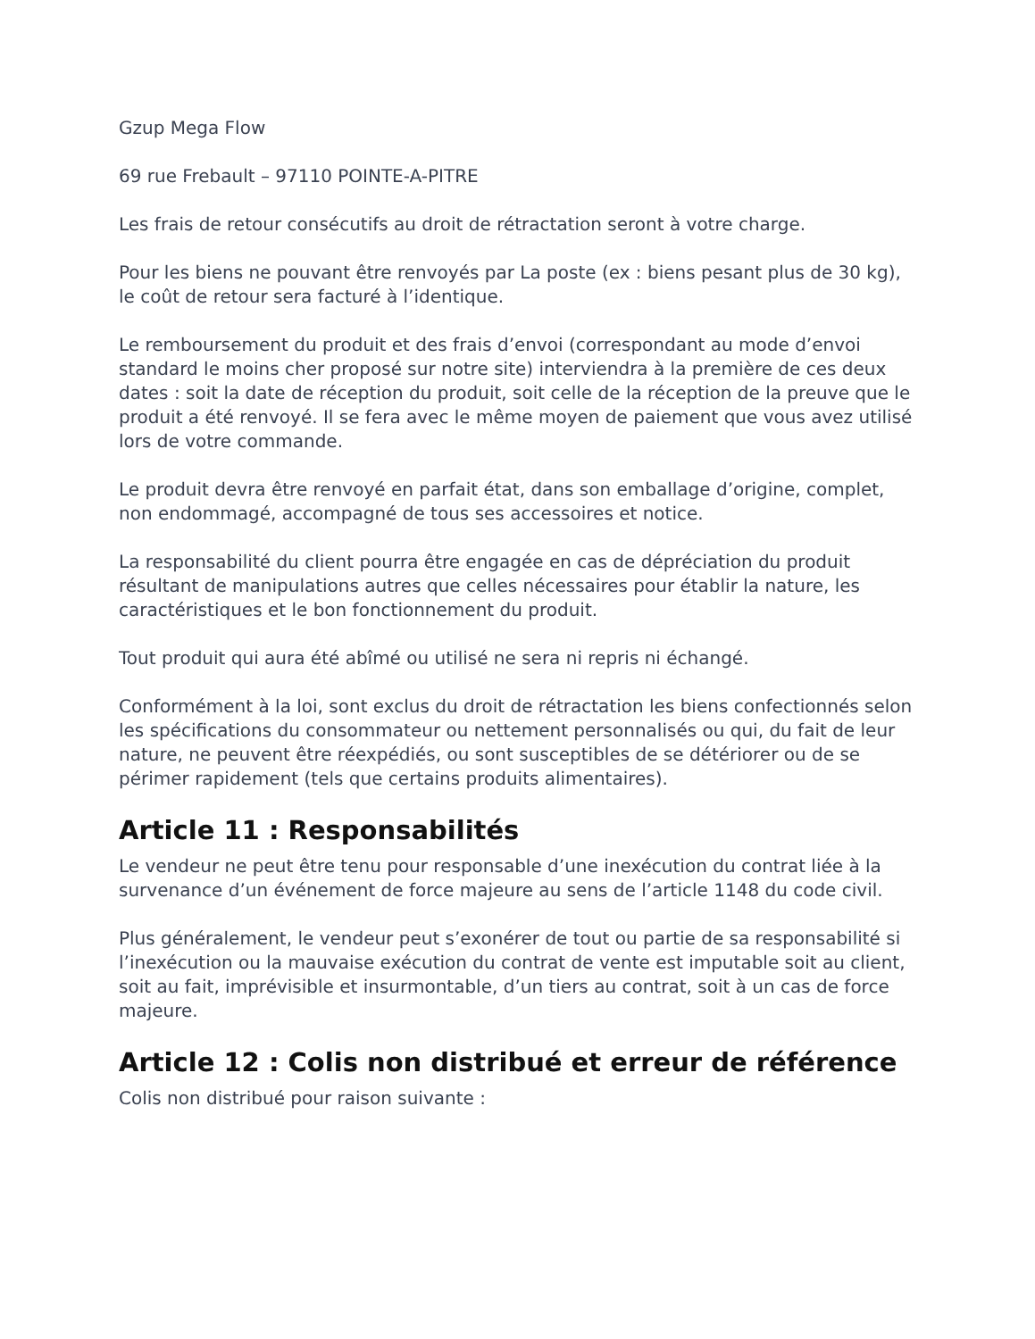Gzup Mega Flow
69 rue Frebault – 97110 POINTE-A-PITRE
Les frais de retour consécutifs au droit de rétractation seront à votre charge.
Pour les biens ne pouvant être renvoyés par La poste (ex : biens pesant plus de 30 kg), le coût de retour sera facturé à l’identique.
Le remboursement du produit et des frais d’envoi (correspondant au mode d’envoi standard le moins cher proposé sur notre site) interviendra à la première de ces deux dates : soit la date de réception du produit, soit celle de la réception de la preuve que le produit a été renvoyé. Il se fera avec le même moyen de paiement que vous avez utilisé lors de votre commande.
Le produit devra être renvoyé en parfait état, dans son emballage d’origine, complet, non endommagé, accompagné de tous ses accessoires et notice.
La responsabilité du client pourra être engagée en cas de dépréciation du produit résultant de manipulations autres que celles nécessaires pour établir la nature, les caractéristiques et le bon fonctionnement du produit.
Tout produit qui aura été abîmé ou utilisé ne sera ni repris ni échangé.
Conformément à la loi, sont exclus du droit de rétractation les biens confectionnés selon les spécifications du consommateur ou nettement personnalisés ou qui, du fait de leur nature, ne peuvent être réexpédiés, ou sont susceptibles de se détériorer ou de se périmer rapidement (tels que certains produits alimentaires).
Article 11 : Responsabilités
Le vendeur ne peut être tenu pour responsable d’une inexécution du contrat liée à la survenance d’un événement de force majeure au sens de l’article 1148 du code civil.
Plus généralement, le vendeur peut s’exonérer de tout ou partie de sa responsabilité si l’inexécution ou la mauvaise exécution du contrat de vente est imputable soit au client, soit au fait, imprévisible et insurmontable, d’un tiers au contrat, soit à un cas de force majeure.
Article 12 : Colis non distribué et erreur de référence
Colis non distribué pour raison suivante :